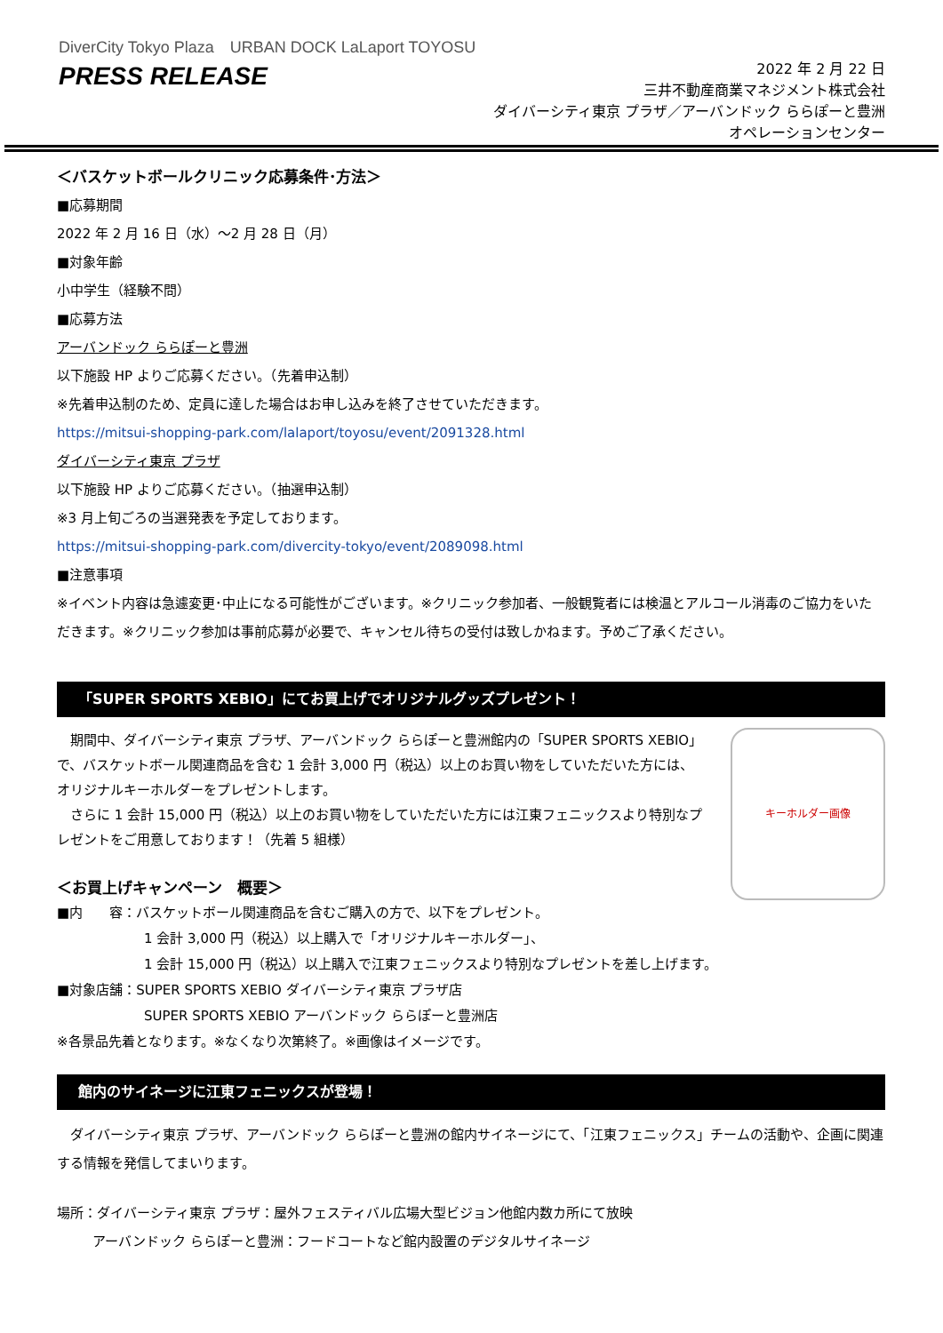DiverCity Tokyo Plaza　URBAN DOCK LaLaport TOYOSU
PRESS RELEASE
2022 年 2 月 22 日
三井不動産商業マネジメント株式会社
ダイバーシティ東京 プラザ／アーバンドック ららぽーと豊洲
オペレーションセンター
＜バスケットボールクリニック応募条件･方法＞
■応募期間
2022 年 2 月 16 日（水）～2 月 28 日（月）
■対象年齢
小中学生（経験不問）
■応募方法
アーバンドック ららぽーと豊洲
以下施設 HP よりご応募ください。（先着申込制）
※先着申込制のため、定員に達した場合はお申し込みを終了させていただきます。
https://mitsui-shopping-park.com/lalaport/toyosu/event/2091328.html
ダイバーシティ東京 プラザ
以下施設 HP よりご応募ください。（抽選申込制）
※3 月上旬ごろの当選発表を予定しております。
https://mitsui-shopping-park.com/divercity-tokyo/event/2089098.html
■注意事項
※イベント内容は急遽変更･中止になる可能性がございます。※クリニック参加者、一般観覧者には検温とアルコール消毒のご協力をいただきます。※クリニック参加は事前応募が必要で、キャンセル待ちの受付は致しかねます。予めご了承ください。
「SUPER SPORTS XEBIO」にてお買上げでオリジナルグッズプレゼント！
　期間中、ダイバーシティ東京 プラザ、アーバンドック ららぽーと豊洲館内の「SUPER SPORTS XEBIO」で、バスケットボール関連商品を含む 1 会計 3,000 円（税込）以上のお買い物をしていただいた方には、オリジナルキーホルダーをプレゼントします。
　さらに 1 会計 15,000 円（税込）以上のお買い物をしていただいた方には江東フェニックスより特別なプレゼントをご用意しております！（先着 5 組様）
＜お買上げキャンペーン　概要＞
キーホルダー画像
■内　　容：バスケットボール関連商品を含むご購入の方で、以下をプレゼント。
1 会計 3,000 円（税込）以上購入で「オリジナルキーホルダー」、
1 会計 15,000 円（税込）以上購入で江東フェニックスより特別なプレゼントを差し上げます。
■対象店舗：SUPER SPORTS XEBIO ダイバーシティ東京 プラザ店
SUPER SPORTS XEBIO アーバンドック ららぽーと豊洲店
※各景品先着となります。※なくなり次第終了。※画像はイメージです。
館内のサイネージに江東フェニックスが登場！
　ダイバーシティ東京 プラザ、アーバンドック ららぽーと豊洲の館内サイネージにて、「江東フェニックス」チームの活動や、企画に関連する情報を発信してまいります。
場所：ダイバーシティ東京 プラザ：屋外フェスティバル広場大型ビジョン他館内数カ所にて放映
アーバンドック ららぽーと豊洲：フードコートなど館内設置のデジタルサイネージ